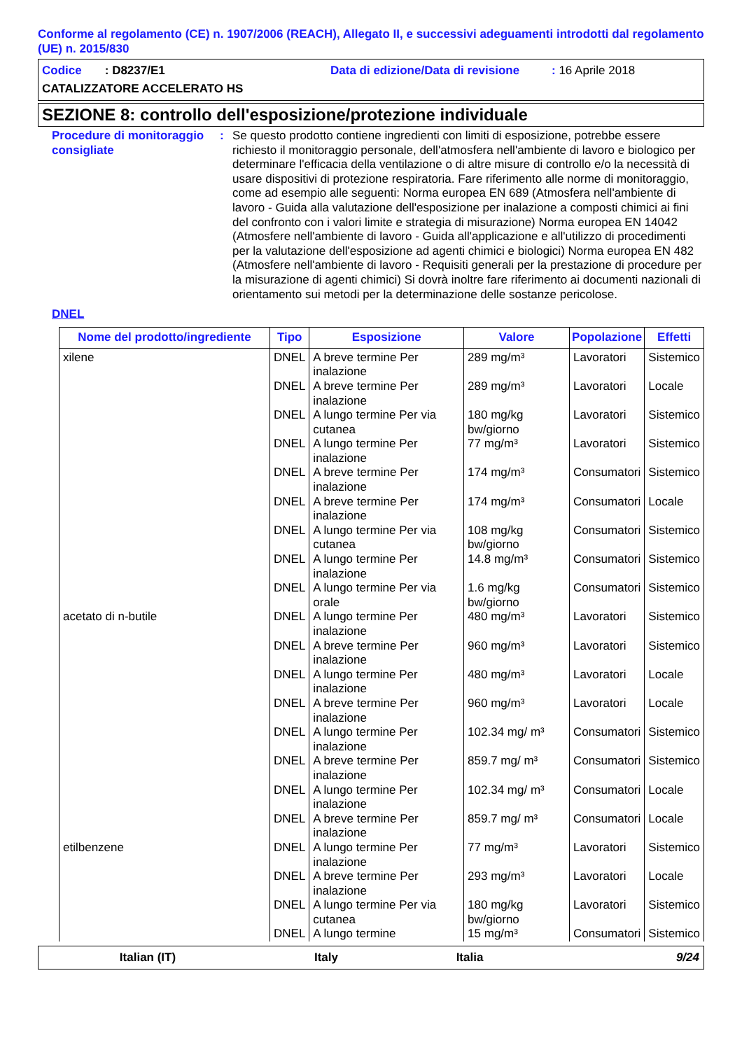Conforme al regolamento (CE) n. 1907/2006 (REACH), Allegato II, e successivi adeguamenti introdotti dal regolamento (UE) n. 2015/830
Codice : D8237/E1 Data di edizione/Data di revisione: 16 Aprile 2018
CATALIZZATORE ACCELERATO HS
SEZIONE 8: controllo dell'esposizione/protezione individuale
Procedure di monitoraggio consigliate
: Se questo prodotto contiene ingredienti con limiti di esposizione, potrebbe essere richiesto il monitoraggio personale, dell'atmosfera nell'ambiente di lavoro e biologico per determinare l'efficacia della ventilazione o di altre misure di controllo e/o la necessità di usare dispositivi di protezione respiratoria. Fare riferimento alle norme di monitoraggio, come ad esempio alle seguenti: Norma europea EN 689 (Atmosfera nell'ambiente di lavoro - Guida alla valutazione dell'esposizione per inalazione a composti chimici ai fini del confronto con i valori limite e strategia di misurazione) Norma europea EN 14042 (Atmosfere nell'ambiente di lavoro - Guida all'applicazione e all'utilizzo di procedimenti per la valutazione dell'esposizione ad agenti chimici e biologici) Norma europea EN 482 (Atmosfere nell'ambiente di lavoro - Requisiti generali per la prestazione di procedure per la misurazione di agenti chimici) Si dovrà inoltre fare riferimento ai documenti nazionali di orientamento sui metodi per la determinazione delle sostanze pericolose.
DNEL
| Nome del prodotto/ingrediente | Tipo | Esposizione | Valore | Popolazione | Effetti |
| --- | --- | --- | --- | --- | --- |
| xilene | DNEL | A breve termine Per inalazione | 289 mg/m³ | Lavoratori | Sistemico |
| | DNEL | A breve termine Per inalazione | 289 mg/m³ | Lavoratori | Locale |
| | DNEL | A lungo termine Per via cutanea | 180 mg/kg bw/giorno | Lavoratori | Sistemico |
| | DNEL | A lungo termine Per inalazione | 77 mg/m³ | Lavoratori | Sistemico |
| | DNEL | A breve termine Per inalazione | 174 mg/m³ | Consumatori | Sistemico |
| | DNEL | A breve termine Per inalazione | 174 mg/m³ | Consumatori | Locale |
| | DNEL | A lungo termine Per via cutanea | 108 mg/kg bw/giorno | Consumatori | Sistemico |
| | DNEL | A lungo termine Per inalazione | 14.8 mg/m³ | Consumatori | Sistemico |
| | DNEL | A lungo termine Per via orale | 1.6 mg/kg bw/giorno | Consumatori | Sistemico |
| acetato di n-butile | DNEL | A lungo termine Per inalazione | 480 mg/m³ | Lavoratori | Sistemico |
| | DNEL | A breve termine Per inalazione | 960 mg/m³ | Lavoratori | Sistemico |
| | DNEL | A lungo termine Per inalazione | 480 mg/m³ | Lavoratori | Locale |
| | DNEL | A breve termine Per inalazione | 960 mg/m³ | Lavoratori | Locale |
| | DNEL | A lungo termine Per inalazione | 102.34 mg/ m³ | Consumatori | Sistemico |
| | DNEL | A breve termine Per inalazione | 859.7 mg/ m³ | Consumatori | Sistemico |
| | DNEL | A lungo termine Per inalazione | 102.34 mg/ m³ | Consumatori | Locale |
| | DNEL | A breve termine Per inalazione | 859.7 mg/ m³ | Consumatori | Locale |
| etilbenzene | DNEL | A lungo termine Per inalazione | 77 mg/m³ | Lavoratori | Sistemico |
| | DNEL | A breve termine Per inalazione | 293 mg/m³ | Lavoratori | Locale |
| | DNEL | A lungo termine Per via cutanea | 180 mg/kg bw/giorno | Lavoratori | Sistemico |
| | DNEL | A lungo termine | 15 mg/m³ | Consumatori | Sistemico |
Italian (IT) Italy Italia 9/24